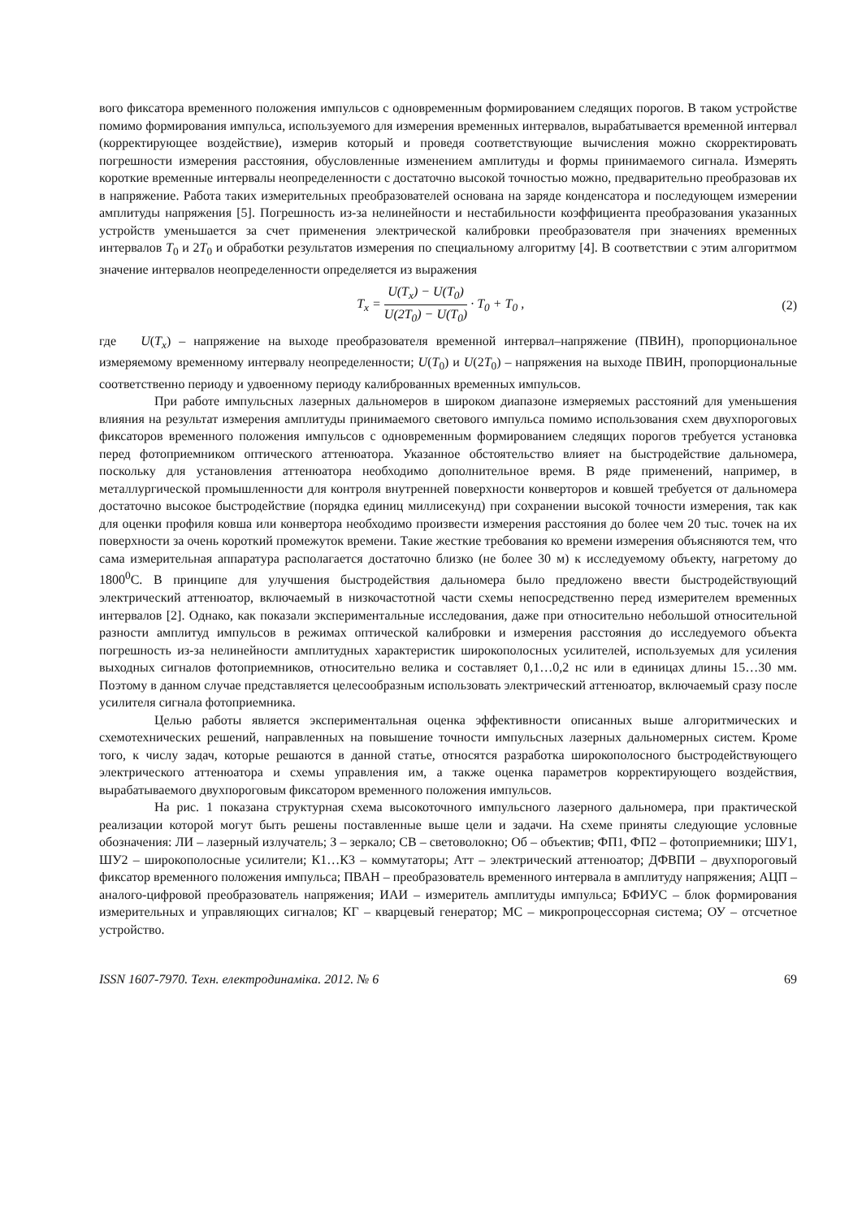вого фиксатора временного положения импульсов с одновременным формированием следящих порогов. В таком устройстве помимо формирования импульса, используемого для измерения временных интервалов, вырабатывается временной интервал (корректирующее воздействие), измерив который и проведя соответствующие вычисления можно скорректировать погрешности измерения расстояния, обусловленные изменением амплитуды и формы принимаемого сигнала. Измерять короткие временные интервалы неопределенности с достаточно высокой точностью можно, предварительно преобразовав их в напряжение. Работа таких измерительных преобразователей основана на заряде конденсатора и последующем измерении амплитуды напряжения [5]. Погрешность из-за нелинейности и нестабильности коэффициента преобразования указанных устройств уменьшается за счет применения электрической калибровки преобразователя при значениях временных интервалов T<sub>0</sub> и 2T<sub>0</sub> и обработки результатов измерения по специальному алгоритму [4]. В соответствии с этим алгоритмом значение интервалов неопределенности определяется из выражения
T<sub>x</sub> = U(T<sub>x</sub>) − U(T<sub>0</sub>) U(2T<sub>0</sub>) − U(T<sub>0</sub>) · T<sub>0</sub> + T<sub>0</sub> ,
(2)
где U(T<sub>x</sub>) – напряжение на выходе преобразователя временной интервал–напряжение (ПВИН), пропорциональное измеряемому временному интервалу неопределенности; U(T<sub>0</sub>) и U(2T<sub>0</sub>) – напряжения на выходе ПВИН, пропорциональные соответственно периоду и удвоенному периоду калиброванных временных импульсов.
При работе импульсных лазерных дальномеров в широком диапазоне измеряемых расстояний для уменьшения влияния на результат измерения амплитуды принимаемого светового импульса помимо использования схем двухпороговых фиксаторов временного положения импульсов с одновременным формированием следящих порогов требуется установка перед фотоприемником оптического аттенюатора. Указанное обстоятельство влияет на быстродействие дальномера, поскольку для установления аттенюатора необходимо дополнительное время. В ряде применений, например, в металлургической промышленности для контроля внутренней поверхности конверторов и ковшей требуется от дальномера достаточно высокое быстродействие (порядка единиц миллисекунд) при сохранении высокой точности измерения, так как для оценки профиля ковша или конвертора необходимо произвести измерения расстояния до более чем 20 тыс. точек на их поверхности за очень короткий промежуток времени. Такие жесткие требования ко времени измерения объясняются тем, что сама измерительная аппаратура располагается достаточно близко (не более 30 м) к исследуемому объекту, нагретому до 1800<sup>0</sup>С. В принципе для улучшения быстродействия дальномера было предложено ввести быстродействующий электрический аттенюатор, включаемый в низкочастотной части схемы непосредственно перед измерителем временных интервалов [2]. Однако, как показали экспериментальные исследования, даже при относительно небольшой относительной разности амплитуд импульсов в режимах оптической калибровки и измерения расстояния до исследуемого объекта погрешность из-за нелинейности амплитудных характеристик широкополосных усилителей, используемых для усиления выходных сигналов фотоприемников, относительно велика и составляет 0,1…0,2 нс или в единицах длины 15…30 мм. Поэтому в данном случае представляется целесообразным использовать электрический аттенюатор, включаемый сразу после усилителя сигнала фотоприемника.
Целью работы является экспериментальная оценка эффективности описанных выше алгоритмических и схемотехнических решений, направленных на повышение точности импульсных лазерных дальномерных систем. Кроме того, к числу задач, которые решаются в данной статье, относятся разработка широкополосного быстродействующего электрического аттенюатора и схемы управления им, а также оценка параметров корректирующего воздействия, вырабатываемого двухпороговым фиксатором временного положения импульсов.
На рис. 1 показана структурная схема высокоточного импульсного лазерного дальномера, при практической реализации которой могут быть решены поставленные выше цели и задачи. На схеме приняты следующие условные обозначения: ЛИ – лазерный излучатель; З – зеркало; СВ – световолокно; Об – объектив; ФП1, ФП2 – фотоприемники; ШУ1, ШУ2 – широкополосные усилители; К1…К3 – коммутаторы; Атт – электрический аттенюатор; ДФВПИ – двухпороговый фиксатор временного положения импульса; ПВАН – преобразователь временного интервала в амплитуду напряжения; АЦП – аналого-цифровой преобразователь напряжения; ИАИ – измеритель амплитуды импульса; БФИУС – блок формирования измерительных и управляющих сигналов; КГ – кварцевый генератор; МС – микропроцессорная система; ОУ – отсчетное устройство.
ISSN 1607-7970. Техн. електродинаміка. 2012. № 6 69